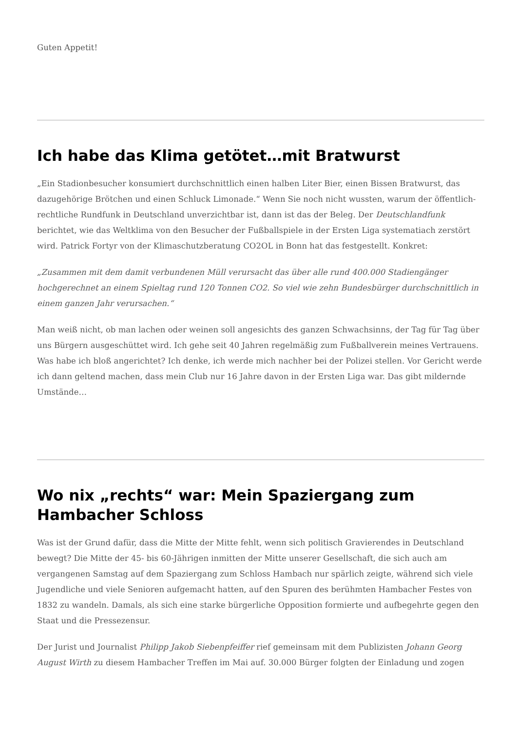Guten Appetit!
Ich habe das Klima getötet…mit Bratwurst
„Ein Stadionbesucher konsumiert durchschnittlich einen halben Liter Bier, einen Bissen Bratwurst, das dazugehörige Brötchen und einen Schluck Limonade.“ Wenn Sie noch nicht wussten, warum der öffentlich-rechtliche Rundfunk in Deutschland unverzichtbar ist, dann ist das der Beleg. Der Deutschlandfunk berichtet, wie das Weltklima von den Besucher der Fußballspiele in der Ersten Liga systematiach zerstört wird. Patrick Fortyr von der Klimaschutzberatung CO2OL in Bonn hat das festgestellt. Konkret:
„Zusammen mit dem damit verbundenen Müll verursacht das über alle rund 400.000 Stadiengänger hochgerechnet an einem Spieltag rund 120 Tonnen CO2. So viel wie zehn Bundesbürger durchschnittlich in einem ganzen Jahr verursachen.“
Man weiß nicht, ob man lachen oder weinen soll angesichts des ganzen Schwachsinns, der Tag für Tag über uns Bürgern ausgeschüttet wird. Ich gehe seit 40 Jahren regelmäßig zum Fußballverein meines Vertrauens. Was habe ich bloß angerichtet? Ich denke, ich werde mich nachher bei der Polizei stellen. Vor Gericht werde ich dann geltend machen, dass mein Club nur 16 Jahre davon in der Ersten Liga war. Das gibt mildernde Umstände…
Wo nix „rechts“ war: Mein Spaziergang zum Hambacher Schloss
Was ist der Grund dafür, dass die Mitte der Mitte fehlt, wenn sich politisch Gravierendes in Deutschland bewegt? Die Mitte der 45- bis 60-Jährigen inmitten der Mitte unserer Gesellschaft, die sich auch am vergangenen Samstag auf dem Spaziergang zum Schloss Hambach nur spärlich zeigte, während sich viele Jugendliche und viele Senioren aufgemacht hatten, auf den Spuren des berühmten Hambacher Festes von 1832 zu wandeln. Damals, als sich eine starke bürgerliche Opposition formierte und aufbegehrte gegen den Staat und die Pressezensur.
Der Jurist und Journalist Philipp Jakob Siebenpfeiffer rief gemeinsam mit dem Publizisten Johann Georg August Wirth zu diesem Hambacher Treffen im Mai auf. 30.000 Bürger folgten der Einladung und zogen